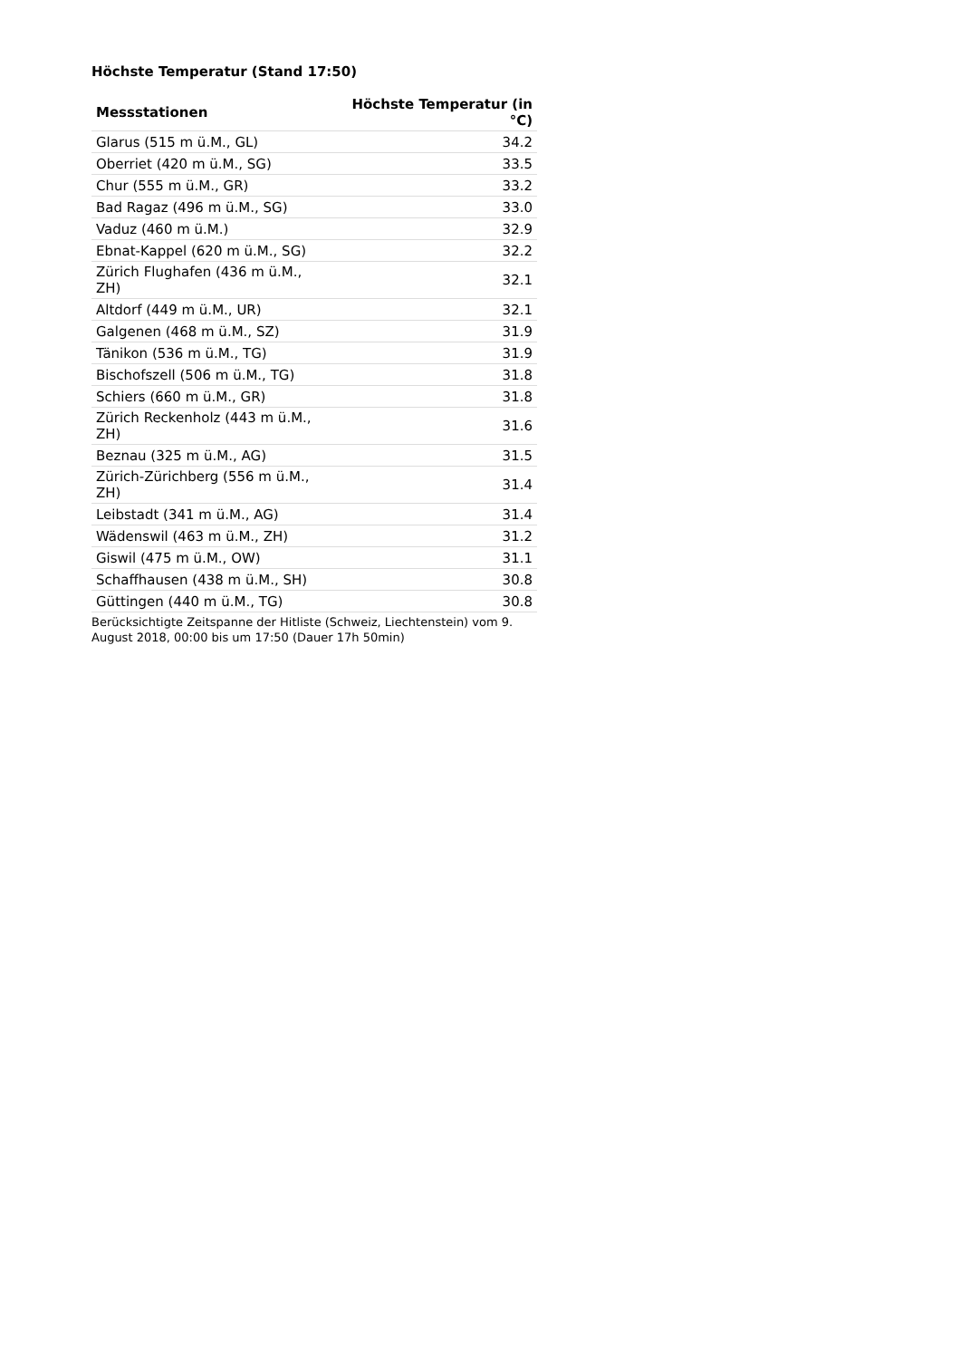Höchste Temperatur (Stand 17:50)
| Messstationen | Höchste Temperatur (in °C) |
| --- | --- |
| Glarus (515 m ü.M., GL) | 34.2 |
| Oberriet (420 m ü.M., SG) | 33.5 |
| Chur (555 m ü.M., GR) | 33.2 |
| Bad Ragaz (496 m ü.M., SG) | 33.0 |
| Vaduz (460 m ü.M.) | 32.9 |
| Ebnat-Kappel (620 m ü.M., SG) | 32.2 |
| Zürich Flughafen (436 m ü.M., ZH) | 32.1 |
| Altdorf (449 m ü.M., UR) | 32.1 |
| Galgenen (468 m ü.M., SZ) | 31.9 |
| Tänikon (536 m ü.M., TG) | 31.9 |
| Bischofszell (506 m ü.M., TG) | 31.8 |
| Schiers (660 m ü.M., GR) | 31.8 |
| Zürich Reckenholz (443 m ü.M., ZH) | 31.6 |
| Beznau (325 m ü.M., AG) | 31.5 |
| Zürich-Zürichberg (556 m ü.M., ZH) | 31.4 |
| Leibstadt (341 m ü.M., AG) | 31.4 |
| Wädenswil (463 m ü.M., ZH) | 31.2 |
| Giswil (475 m ü.M., OW) | 31.1 |
| Schaffhausen (438 m ü.M., SH) | 30.8 |
| Güttingen (440 m ü.M., TG) | 30.8 |
Berücksichtigte Zeitspanne der Hitliste (Schweiz, Liechtenstein) vom 9. August 2018, 00:00 bis um 17:50 (Dauer 17h 50min)